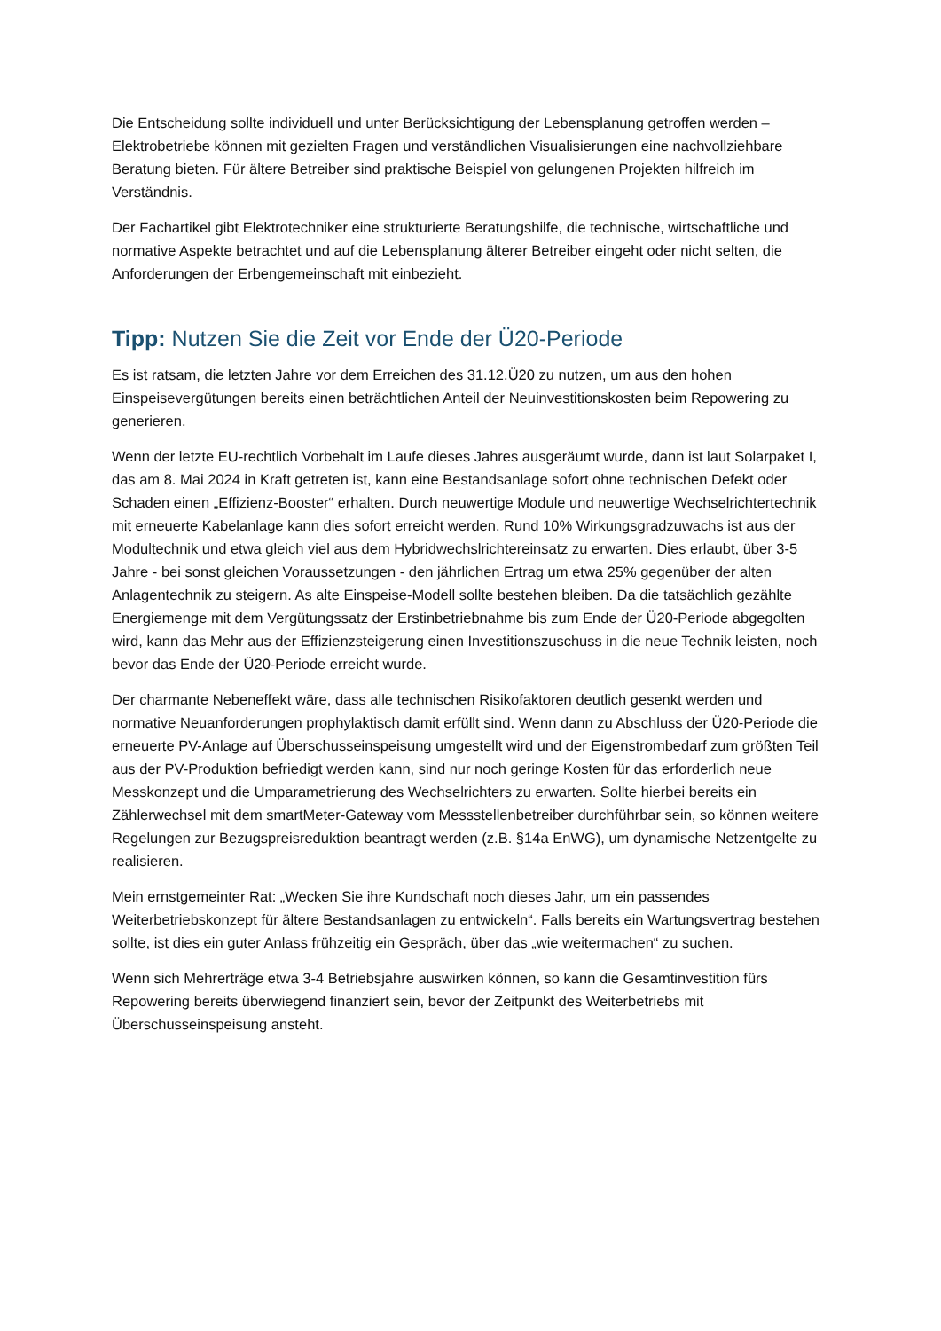Die Entscheidung sollte individuell und unter Berücksichtigung der Lebensplanung getroffen werden – Elektrobetriebe können mit gezielten Fragen und verständlichen Visualisierungen eine nachvollziehbare Beratung bieten. Für ältere Betreiber sind praktische Beispiel von gelungenen Projekten hilfreich im Verständnis.
Der Fachartikel gibt Elektrotechniker eine strukturierte Beratungshilfe, die technische, wirtschaftliche und normative Aspekte betrachtet und auf die Lebensplanung älterer Betreiber eingeht oder nicht selten, die Anforderungen der Erbengemeinschaft mit einbezieht.
Tipp: Nutzen Sie die Zeit vor Ende der Ü20-Periode
Es ist ratsam, die letzten Jahre vor dem Erreichen des 31.12.Ü20 zu nutzen, um aus den hohen Einspeisevergütungen bereits einen beträchtlichen Anteil der Neuinvestitionskosten beim Repowering zu generieren.
Wenn der letzte EU-rechtlich Vorbehalt im Laufe dieses Jahres ausgeräumt wurde, dann ist laut Solarpaket I, das am 8. Mai 2024 in Kraft getreten ist, kann eine Bestandsanlage sofort ohne technischen Defekt oder Schaden einen „Effizienz-Booster“ erhalten. Durch neuwertige Module und neuwertige Wechselrichtertechnik mit erneuerte Kabelanlage kann dies sofort erreicht werden. Rund 10% Wirkungsgradzuwachs ist aus der Modultechnik und etwa gleich viel aus dem Hybridwechslrichtereinsatz zu erwarten. Dies erlaubt, über 3-5 Jahre - bei sonst gleichen Voraussetzungen - den jährlichen Ertrag um etwa 25% gegenüber der alten Anlagentechnik zu steigern. As alte Einspeise-Modell sollte bestehen bleiben. Da die tatsächlich gezählte Energiemenge mit dem Vergütungssatz der Erstinbetriebnahme bis zum Ende der Ü20-Periode abgegolten wird, kann das Mehr aus der Effizienzsteigerung einen Investitionszuschuss in die neue Technik leisten, noch bevor das Ende der Ü20-Periode erreicht wurde.
Der charmante Nebeneffekt wäre, dass alle technischen Risikofaktoren deutlich gesenkt werden und normative Neuanforderungen prophylaktisch damit erfüllt sind. Wenn dann zu Abschluss der Ü20-Periode die erneuerte PV-Anlage auf Überschusseinspeisung umgestellt wird und der Eigenstrombedarf zum größten Teil aus der PV-Produktion befriedigt werden kann, sind nur noch geringe Kosten für das erforderlich neue Messkonzept und die Umparametrierung des Wechselrichters zu erwarten. Sollte hierbei bereits ein Zählerwechsel mit dem smartMeter-Gateway vom Messstellenbetreiber durchführbar sein, so können weitere Regelungen zur Bezugspreisreduktion beantragt werden (z.B. §14a EnWG), um dynamische Netzentgelte zu realisieren.
Mein ernstgemeinter Rat: „Wecken Sie ihre Kundschaft noch dieses Jahr, um ein passendes Weiterbetriebskonzept für ältere Bestandsanlagen zu entwickeln“. Falls bereits ein Wartungsvertrag bestehen sollte, ist dies ein guter Anlass frühzeitig ein Gespräch, über das „wie weitermachen“ zu suchen.
Wenn sich Mehrerträge etwa 3-4 Betriebsjahre auswirken können, so kann die Gesamtinvestition fürs Repowering bereits überwiegend finanziert sein, bevor der Zeitpunkt des Weiterbetriebs mit Überschusseinspeisung ansteht.